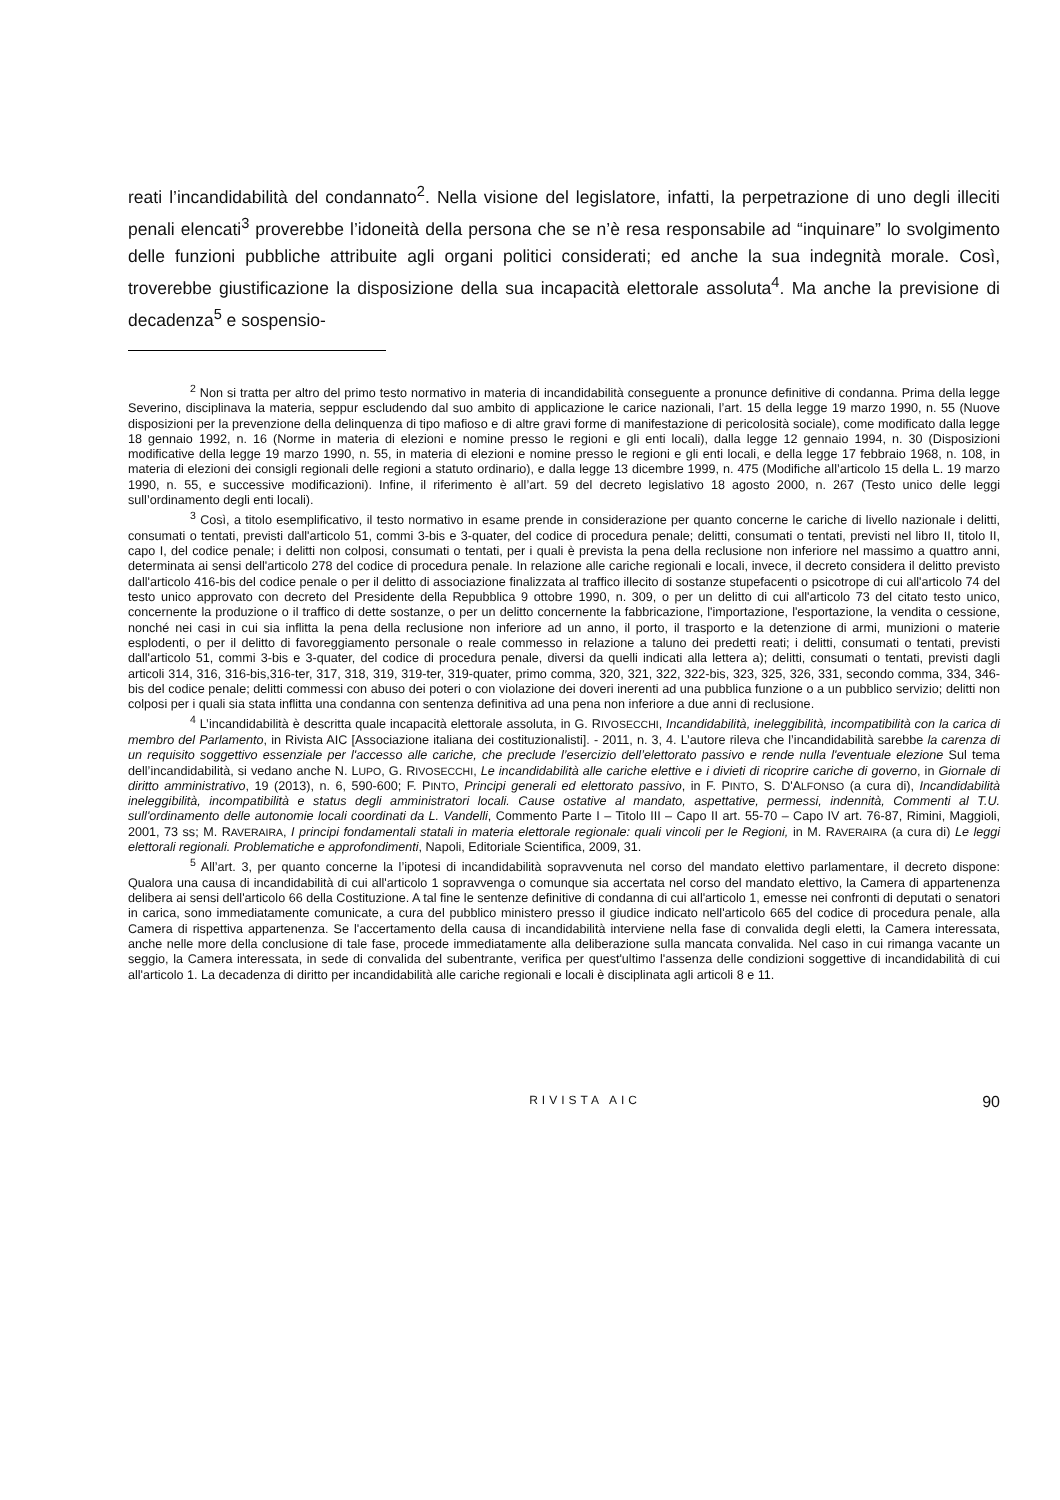reati l’incandidabilità del condannato<sup>2</sup>. Nella visione del legislatore, infatti, la perpetrazione di uno degli illeciti penali elencati<sup>3</sup> proverebbe l’idoneità della persona che se n’è resa responsabile ad “inquinare” lo svolgimento delle funzioni pubbliche attribuite agli organi politici considerati; ed anche la sua indegnità morale. Così, troverebbe giustificazione la disposizione della sua incapacità elettorale assoluta<sup>4</sup>. Ma anche la previsione di decadenza<sup>5</sup> e sospensio-
<sup>2</sup> Non si tratta per altro del primo testo normativo in materia di incandidabilità conseguente a pronunce definitive di condanna. Prima della legge Severino, disciplinava la materia, seppur escludendo dal suo ambito di applicazione le carice nazionali, l’art. 15 della legge 19 marzo 1990, n. 55 (Nuove disposizioni per la prevenzione della delinquenza di tipo mafioso e di altre gravi forme di manifestazione di pericolosità sociale), come modificato dalla legge 18 gennaio 1992, n. 16 (Norme in materia di elezioni e nomine presso le regioni e gli enti locali), dalla legge 12 gennaio 1994, n. 30 (Disposizioni modificative della legge 19 marzo 1990, n. 55, in materia di elezioni e nomine presso le regioni e gli enti locali, e della legge 17 febbraio 1968, n. 108, in materia di elezioni dei consigli regionali delle regioni a statuto ordinario), e dalla legge 13 dicembre 1999, n. 475 (Modifiche all’articolo 15 della L. 19 marzo 1990, n. 55, e successive modificazioni). Infine, il riferimento è all’art. 59 del decreto legislativo 18 agosto 2000, n. 267 (Testo unico delle leggi sull’ordinamento degli enti locali).
<sup>3</sup> Così, a titolo esemplificativo, il testo normativo in esame prende in considerazione per quanto concerne le cariche di livello nazionale i delitti, consumati o tentati, previsti dall'articolo 51, commi 3-bis e 3-quater, del codice di procedura penale; delitti, consumati o tentati, previsti nel libro II, titolo II, capo I, del codice penale; i delitti non colposi, consumati o tentati, per i quali è prevista la pena della reclusione non inferiore nel massimo a quattro anni, determinata ai sensi dell'articolo 278 del codice di procedura penale. In relazione alle cariche regionali e locali, invece, il decreto considera il delitto previsto dall'articolo 416-bis del codice penale o per il delitto di associazione finalizzata al traffico illecito di sostanze stupefacenti o psicotrope di cui all'articolo 74 del testo unico approvato con decreto del Presidente della Repubblica 9 ottobre 1990, n. 309, o per un delitto di cui all'articolo 73 del citato testo unico, concernente la produzione o il traffico di dette sostanze, o per un delitto concernente la fabbricazione, l'importazione, l'esportazione, la vendita o cessione, nonché nei casi in cui sia inflitta la pena della reclusione non inferiore ad un anno, il porto, il trasporto e la detenzione di armi, munizioni o materie esplodenti, o per il delitto di favoreggiamento personale o reale commesso in relazione a taluno dei predetti reati; i delitti, consumati o tentati, previsti dall'articolo 51, commi 3-bis e 3-quater, del codice di procedura penale, diversi da quelli indicati alla lettera a); delitti, consumati o tentati, previsti dagli articoli 314, 316, 316-bis,316-ter, 317, 318, 319, 319-ter, 319-quater, primo comma, 320, 321, 322, 322-bis, 323, 325, 326, 331, secondo comma, 334, 346-bis del codice penale; delitti commessi con abuso dei poteri o con violazione dei doveri inerenti ad una pubblica funzione o a un pubblico servizio; delitti non colposi per i quali sia stata inflitta una condanna con sentenza definitiva ad una pena non inferiore a due anni di reclusione.
<sup>4</sup> L’incandidabilità è descritta quale incapacità elettorale assoluta, in G. RIVOSECCHI, Incandidabilità, ineleggibilità, incompatibilità con la carica di membro del Parlamento, in Rivista AIC [Associazione italiana dei costituzionalisti]. - 2011, n. 3, 4. L’autore rileva che l’incandidabilità sarebbe la carenza di un requisito soggettivo essenziale per l'accesso alle cariche, che preclude l’esercizio dell’elettorato passivo e rende nulla l'eventuale elezione Sul tema dell’incandidabilità, si vedano anche N. LUPO, G. RIVOSECCHI, Le incandidabilità alle cariche elettive e i divieti di ricoprire cariche di governo, in Giornale di diritto amministrativo, 19 (2013), n. 6, 590-600; F. PINTO, Principi generali ed elettorato passivo, in F. PINTO, S. D'ALFONSO (a cura di), Incandidabilità ineleggibilità, incompatibilità e status degli amministratori locali. Cause ostative al mandato, aspettative, permessi, indennità, Commenti al T.U. sull'ordinamento delle autonomie locali coordinati da L. Vandelli, Commento Parte I – Titolo III – Capo II art. 55-70 – Capo IV art. 76-87, Rimini, Maggioli, 2001, 73 ss; M. RAVERAIRA, I principi fondamentali statali in materia elettorale regionale: quali vincoli per le Regioni, in M. RAVERAIRA (a cura di) Le leggi elettorali regionali. Problematiche e approfondimenti, Napoli, Editoriale Scientifica, 2009, 31.
<sup>5</sup> All’art. 3, per quanto concerne la l’ipotesi di incandidabilità sopravvenuta nel corso del mandato elettivo parlamentare, il decreto dispone: Qualora una causa di incandidabilità di cui all'articolo 1 sopravvenga o comunque sia accertata nel corso del mandato elettivo, la Camera di appartenenza delibera ai sensi dell'articolo 66 della Costituzione. A tal fine le sentenze definitive di condanna di cui all'articolo 1, emesse nei confronti di deputati o senatori in carica, sono immediatamente comunicate, a cura del pubblico ministero presso il giudice indicato nell'articolo 665 del codice di procedura penale, alla Camera di rispettiva appartenenza. Se l'accertamento della causa di incandidabilità interviene nella fase di convalida degli eletti, la Camera interessata, anche nelle more della conclusione di tale fase, procede immediatamente alla deliberazione sulla mancata convalida. Nel caso in cui rimanga vacante un seggio, la Camera interessata, in sede di convalida del subentrante, verifica per quest'ultimo l'assenza delle condizioni soggettive di incandidabilità di cui all'articolo 1. La decadenza di diritto per incandidabilità alle cariche regionali e locali è disciplinata agli articoli 8 e 11.
RIVISTA AIC 90